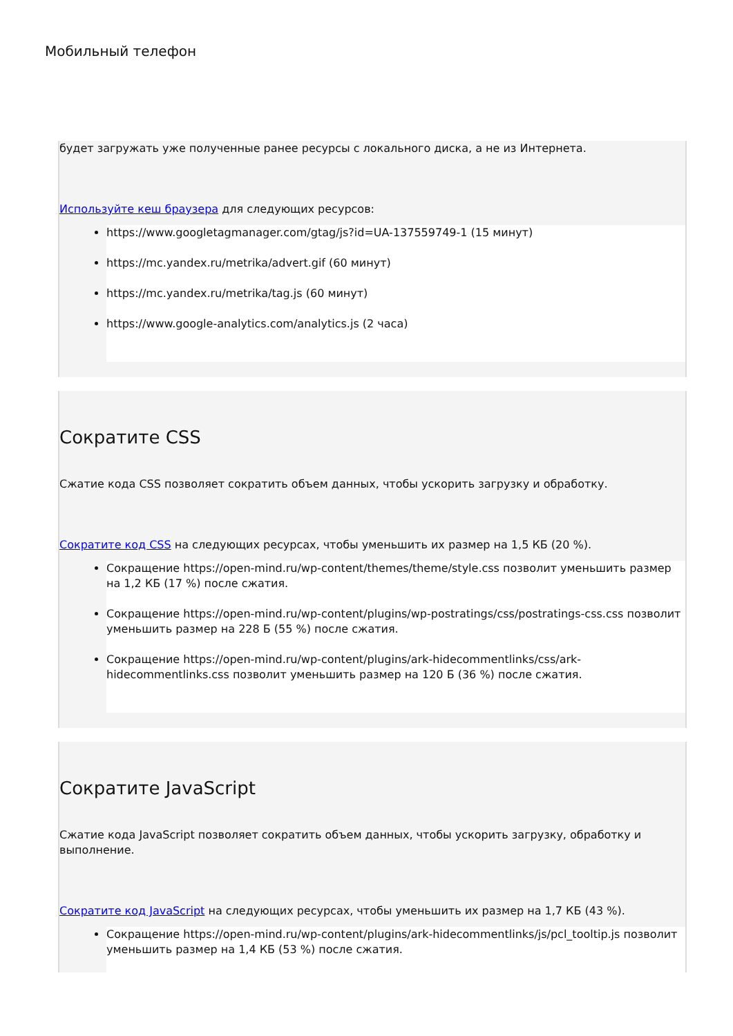Мобильный телефон
будет загружать уже полученные ранее ресурсы с локального диска, а не из Интернета.
Используйте кеш браузера для следующих ресурсов:
https://www.googletagmanager.com/gtag/js?id=UA-137559749-1 (15 минут)
https://mc.yandex.ru/metrika/advert.gif (60 минут)
https://mc.yandex.ru/metrika/tag.js (60 минут)
https://www.google-analytics.com/analytics.js (2 часа)
Сократите CSS
Сжатие кода CSS позволяет сократить объем данных, чтобы ускорить загрузку и обработку.
Сократите код CSS на следующих ресурсах, чтобы уменьшить их размер на 1,5 КБ (20 %).
Сокращение https://open-mind.ru/wp-content/themes/theme/style.css позволит уменьшить размер на 1,2 КБ (17 %) после сжатия.
Сокращение https://open-mind.ru/wp-content/plugins/wp-postratings/css/postratings-css.css позволит уменьшить размер на 228 Б (55 %) после сжатия.
Сокращение https://open-mind.ru/wp-content/plugins/ark-hidecommentlinks/css/ark-hidecommentlinks.css позволит уменьшить размер на 120 Б (36 %) после сжатия.
Сократите JavaScript
Сжатие кода JavaScript позволяет сократить объем данных, чтобы ускорить загрузку, обработку и выполнение.
Сократите код JavaScript на следующих ресурсах, чтобы уменьшить их размер на 1,7 КБ (43 %).
Сокращение https://open-mind.ru/wp-content/plugins/ark-hidecommentlinks/js/pcl_tooltip.js позволит уменьшить размер на 1,4 КБ (53 %) после сжатия.